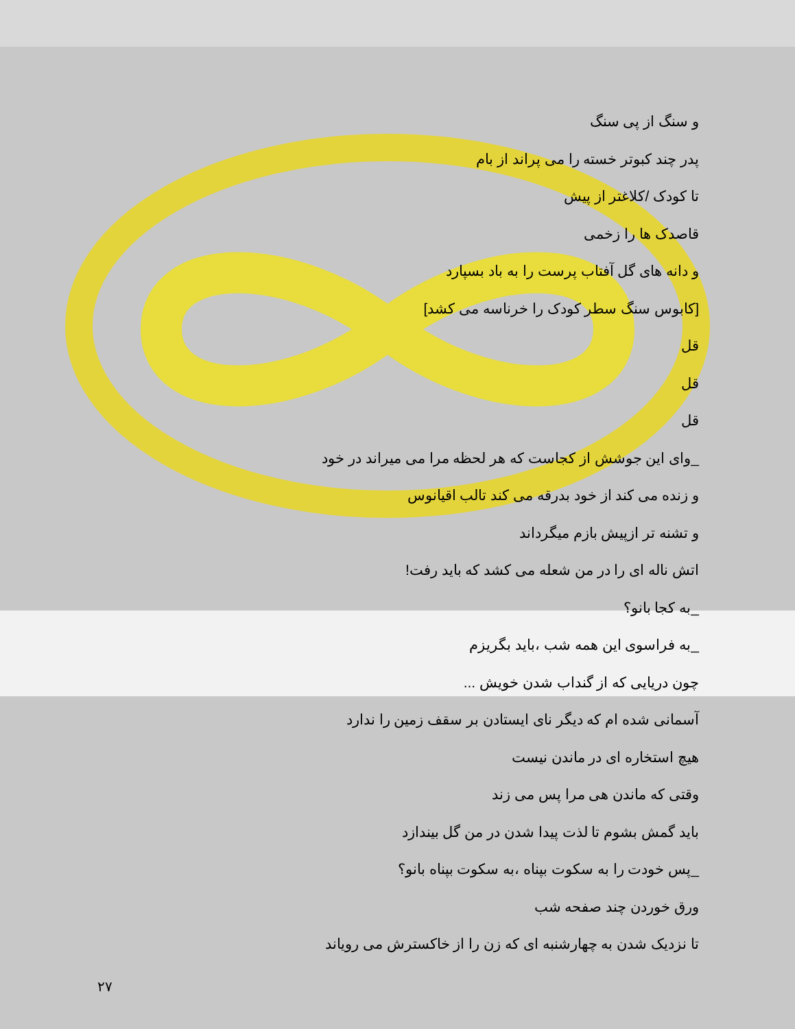و سنگ از پی سنگ
پدر چند کبوتر خسته را می پراند از بام
تا کودک /کلاغتر از پیش
قاصدک ها را زخمی
و دانه های گل آفتاب پرست را به باد بسپارد
[کابوس سنگ سطر کودک را خرناسه می کشد]
قل
قل
قل
_وای این جوشش از کجاست که هر لحظه مرا می میراند در خود
و زنده می کند از خود بدرقه می کند تالب اقیانوس
و تشنه تر ازپیش بازم میگرداند
اتش ناله ای را در من شعله می کشد که باید رفت!
_به کجا بانو؟
_به فراسوی این همه شب ،باید بگریزم
چون دریایی که از گنداب شدن خویش ...
آسمانی شده ام که دیگر نای ایستادن بر سقف زمین را ندارد
هیچ استخاره ای در ماندن نیست
وقتی که ماندن هی مرا پس می زند
باید گمش بشوم تا لذت پیدا شدن در من گل بیندازد
_پس خودت را به سکوت بپناه ،به سکوت بپناه بانو؟
ورق خوردن چند صفحه شب
تا نزدیک شدن به چهارشنبه ای که زن را از خاکسترش می رویاند
۲۷